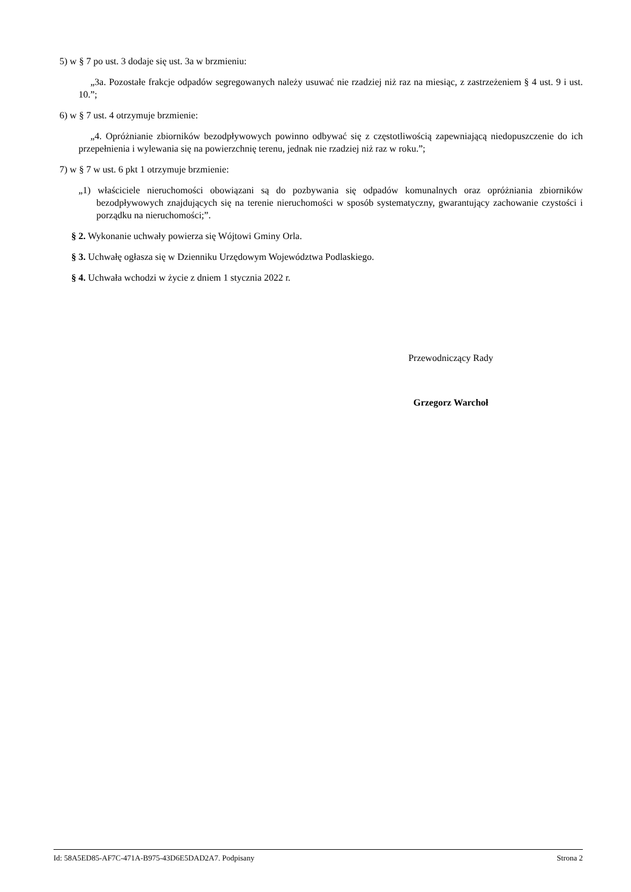5) w § 7 po ust. 3 dodaje się ust. 3a w brzmieniu:
„3a. Pozostałe frakcje odpadów segregowanych należy usuwać nie rzadziej niż raz na miesiąc, z zastrzeżeniem § 4 ust. 9 i ust. 10.”;
6) w § 7 ust. 4 otrzymuje brzmienie:
„4. Opróżnianie zbiorników bezodpływowych powinno odbywać się z częstotliwością zapewniającą niedopuszczenie do ich przepełnienia i wylewania się na powierzchnię terenu, jednak nie rzadziej niż raz w roku.”;
7) w § 7 w ust. 6 pkt 1 otrzymuje brzmienie:
„1) właściciele nieruchomości obowiązani są do pozbywania się odpadów komunalnych oraz opróżniania zbiorników bezodpływowych znajdujących się na terenie nieruchomości w sposób systematyczny, gwarantujący zachowanie czystości i porządku na nieruchomości;”.
§ 2. Wykonanie uchwały powierza się Wójtowi Gminy Orla.
§ 3. Uchwałę ogłasza się w Dzienniku Urzędowym Województwa Podlaskiego.
§ 4. Uchwała wchodzi w życie z dniem 1 stycznia 2022 r.
Przewodniczący Rady
Grzegorz Warchoł
Id: 58A5ED85-AF7C-471A-B975-43D6E5DAD2A7. Podpisany Strona 2